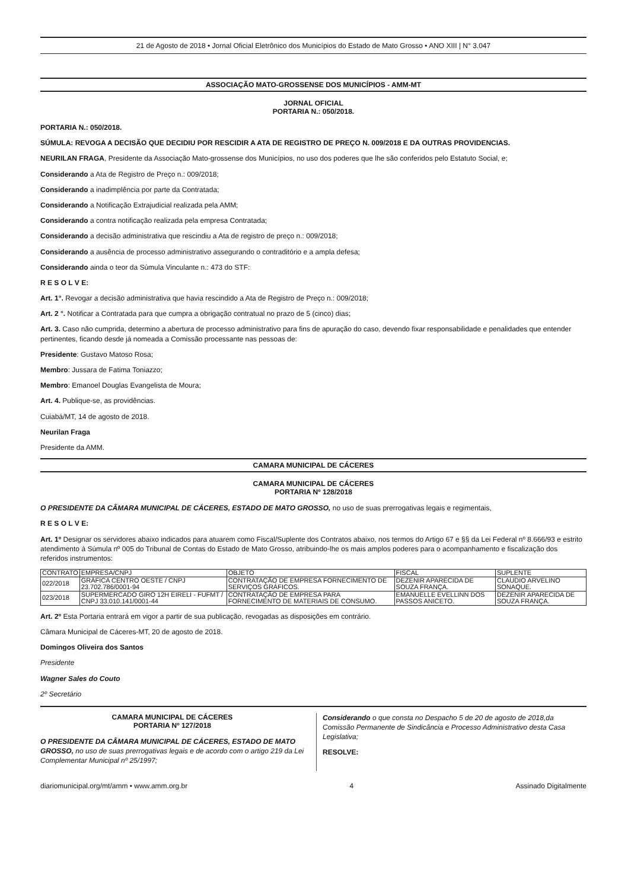21 de Agosto de 2018 • Jornal Oficial Eletrônico dos Municípios do Estado de Mato Grosso • ANO XIII | N° 3.047
ASSOCIAÇÃO MATO-GROSSENSE DOS MUNICÍPIOS - AMM-MT
JORNAL OFICIAL
PORTARIA N.: 050/2018.
PORTARIA N.: 050/2018.
SÚMULA: REVOGA A DECISÃO QUE DECIDIU POR RESCIDIR A ATA DE REGISTRO DE PREÇO N. 009/2018 E DA OUTRAS PROVIDENCIAS.
NEURILAN FRAGA, Presidente da Associação Mato-grossense dos Municípios, no uso dos poderes que lhe são conferidos pelo Estatuto Social, e;
Considerando a Ata de Registro de Preço n.: 009/2018;
Considerando a inadimplência por parte da Contratada;
Considerando a Notificação Extrajudicial realizada pela AMM;
Considerando a contra notificação realizada pela empresa Contratada;
Considerando a decisão administrativa que rescindiu a Ata de registro de preço n.: 009/2018;
Considerando a ausência de processo administrativo assegurando o contraditório e a ampla defesa;
Considerando ainda o teor da Súmula Vinculante n.: 473 do STF:
R E S O L V E:
Art. 1°. Revogar a decisão administrativa que havia rescindido a Ata de Registro de Preço n.: 009/2018;
Art. 2 °. Notificar a Contratada para que cumpra a obrigação contratual no prazo de 5 (cinco) dias;
Art. 3. Caso não cumprida, determino a abertura de processo administrativo para fins de apuração do caso, devendo fixar responsabilidade e penalidades que entender pertinentes, ficando desde já nomeada a Comissão processante nas pessoas de:
Presidente: Gustavo Matoso Rosa;
Membro: Jussara de Fatima Toniazzo;
Membro: Emanoel Douglas Evangelista de Moura;
Art. 4. Publique-se, as providências.
Cuiabá/MT, 14 de agosto de 2018.
Neurilan Fraga
Presidente da AMM.
CAMARA MUNICIPAL DE CÁCERES
CAMARA MUNICIPAL DE CÁCERES
PORTARIA Nº 128/2018
O PRESIDENTE DA CÂMARA MUNICIPAL DE CÁCERES, ESTADO DE MATO GROSSO, no uso de suas prerrogativas legais e regimentais,
R E S O L V E:
Art. 1º Designar os servidores abaixo indicados para atuarem como Fiscal/Suplente dos Contratos abaixo, nos termos do Artigo 67 e §§ da Lei Federal nº 8.666/93 e estrito atendimento à Súmula nº 005 do Tribunal de Contas do Estado de Mato Grosso, atribuindo-lhe os mais amplos poderes para o acompanhamento e fiscalização dos referidos instrumentos:
| CONTRATO | EMPRESA/CNPJ | OBJETO | FISCAL | SUPLENTE |
| --- | --- | --- | --- | --- |
| 022/2018 | GRÁFICA CENTRO OESTE / CNPJ 23.702.786/0001-94 | CONTRATAÇÃO DE EMPRESA FORNECIMENTO DE SERVIÇOS GRÁFICOS. | DEZENIR APARECIDA DE SOUZA FRANÇA. | CLAUDIO ARVELINO SONAQUE. |
| 023/2018 | SUPERMERCADO GIRO 12H EIRELI - FUFMT / CNPJ 33.010.141/0001-44 | CONTRATAÇÃO DE EMPRESA PARA FORNECIMENTO DE MATERIAIS DE CONSUMO. | EMANUELLE EVELLINN DOS PASSOS ANICETO. | DEZENIR APARECIDA DE SOUZA FRANÇA. |
Art. 2º Esta Portaria entrará em vigor a partir de sua publicação, revogadas as disposições em contrário.
Câmara Municipal de Cáceres-MT, 20 de agosto de 2018.
Domingos Oliveira dos Santos
Presidente
Wagner Sales do Couto
2º Secretário
CAMARA MUNICIPAL DE CÁCERES
PORTARIA Nº 127/2018
O PRESIDENTE DA CÂMARA MUNICIPAL DE CÁCERES, ESTADO DE MATO GROSSO, no uso de suas prerrogativas legais e de acordo com o artigo 219 da Lei Complementar Municipal nº 25/1997;
Considerando o que consta no Despacho 5 de 20 de agosto de 2018,da Comissão Permanente de Sindicância e Processo Administrativo desta Casa Legislativa;
RESOLVE:
diariomunicipal.org/mt/amm • www.amm.org.br 4 Assinado Digitalmente